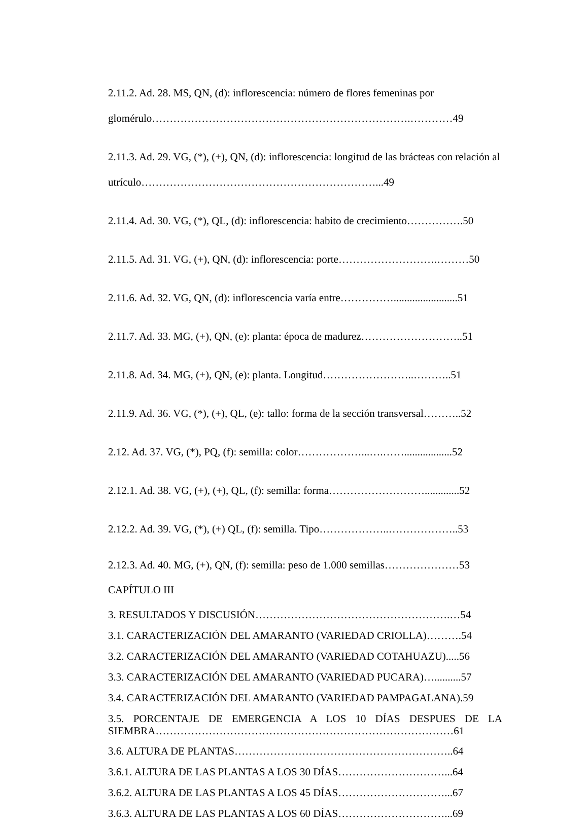2.11.2. Ad. 28. MS, QN, (d): inflorescencia: número de flores femeninas por glomérulo……………………………………………………………….…………49
2.11.3. Ad. 29. VG, (*), (+), QN, (d): inflorescencia: longitud de las brácteas con relación al utrículo…………………………………………………………...49
2.11.4. Ad. 30. VG, (*), QL, (d): inflorescencia: habito de crecimiento…………….50
2.11.5. Ad. 31. VG, (+), QN, (d): inflorescencia: porte……………………….………50
2.11.6. Ad. 32. VG, QN, (d): inflorescencia varía entre……………........................51
2.11.7. Ad. 33. MG, (+), QN, (e): planta: época de madurez………………………..51
2.11.8. Ad. 34. MG, (+), QN, (e): planta. Longitud……………………..………..51
2.11.9. Ad. 36. VG, (*), (+), QL, (e): tallo: forma de la sección transversal………..52
2.12. Ad. 37. VG, (*), PQ, (f): semilla: color………………...….……..................52
2.12.1. Ad. 38. VG, (+), (+), QL, (f): semilla: forma……………………….............52
2.12.2. Ad. 39. VG, (*), (+) QL, (f): semilla. Tipo………………..………………..53
2.12.3. Ad. 40. MG, (+), QN, (f): semilla: peso de 1.000 semillas…………………53
CAPÍTULO III
3. RESULTADOS Y DISCUSIÓN……………………………………………….…54
3.1. CARACTERIZACIÓN DEL AMARANTO (VARIEDAD CRIOLLA)……….54
3.2. CARACTERIZACIÓN DEL AMARANTO (VARIEDAD COTAHUAZU).....56
3.3. CARACTERIZACIÓN DEL AMARANTO (VARIEDAD PUCARA)…..........57
3.4. CARACTERIZACIÓN DEL AMARANTO (VARIEDAD PAMPAGALANA).59
3.5. PORCENTAJE DE EMERGENCIA A LOS 10 DÍAS DESPUES DE LA SIEMBRA…………………………………………………………………………61
3.6. ALTURA DE PLANTAS……………………………………………………..64
3.6.1. ALTURA DE LAS PLANTAS A LOS 30 DÍAS…………………………...64
3.6.2. ALTURA DE LAS PLANTAS A LOS 45 DÍAS…………………………...67
3.6.3. ALTURA DE LAS PLANTAS A LOS 60 DÍAS…………………………...69